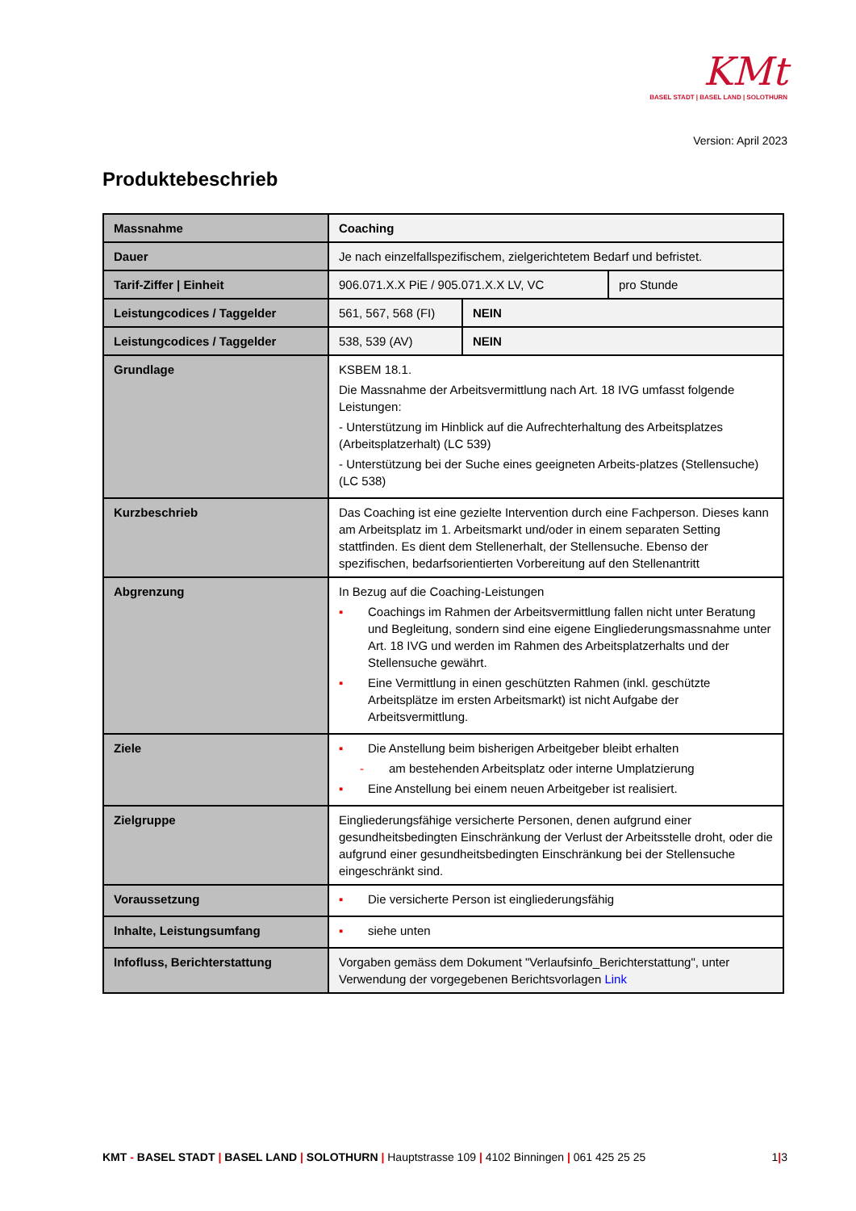KMt
BASEL STADT | BASEL LAND | SOLOTHURN
Version: April 2023
Produktebeschrieb
| Massnahme | Coaching | | |
| Dauer | Je nach einzelfallspezifischem, zielgerichtetem Bedarf und befristet. | | |
| Tarif-Ziffer / Einheit | 906.071.X.X PiE / 905.071.X.X LV, VC | | pro Stunde |
| Leistungcodices / Taggelder | 561, 567, 568 (FI) | NEIN | |
| Leistungcodices / Taggelder | 538, 539 (AV) | NEIN | |
| Grundlage | KSBEM 18.1. Die Massnahme der Arbeitsvermittlung nach Art. 18 IVG umfasst folgende Leistungen: - Unterstützung im Hinblick auf die Aufrechterhaltung des Arbeitsplatzes (Arbeitsplatzerhalt) (LC 539) - Unterstützung bei der Suche eines geeigneten Arbeits-platzes (Stellensuche) (LC 538) | | |
| Kurzbeschrieb | Das Coaching ist eine gezielte Intervention durch eine Fachperson. Dieses kann am Arbeitsplatz im 1. Arbeitsmarkt und/oder in einem separaten Setting stattfinden. Es dient dem Stellenerhalt, der Stellensuche. Ebenso der spezifischen, bedarfsorientierten Vorbereitung auf den Stellenantritt | | |
| Abgrenzung | In Bezug auf die Coaching-Leistungen ▪ Coachings im Rahmen der Arbeitsvermittlung fallen nicht unter Beratung und Begleitung, sondern sind eine eigene Eingliederungsmassnahme unter Art. 18 IVG und werden im Rahmen des Arbeitsplatzerhalts und der Stellensuche gewährt. ▪ Eine Vermittlung in einen geschützten Rahmen (inkl. geschützte Arbeitsplätze im ersten Arbeitsmarkt) ist nicht Aufgabe der Arbeitsvermittlung. | | |
| Ziele | ▪ Die Anstellung beim bisherigen Arbeitgeber bleibt erhalten - am bestehenden Arbeitsplatz oder interne Umplatzierung ▪ Eine Anstellung bei einem neuen Arbeitgeber ist realisiert. | | |
| Zielgruppe | Eingliederungsfähige versicherte Personen, denen aufgrund einer gesundheitsbedingten Einschränkung der Verlust der Arbeitsstelle droht, oder die aufgrund einer gesundheitsbedingten Einschränkung bei der Stellensuche eingeschränkt sind. | | |
| Voraussetzung | ▪ Die versicherte Person ist eingliederungsfähig | | |
| Inhalte, Leistungsumfang | ▪ siehe unten | | |
| Infofluss, Berichterstattung | Vorgaben gemäss dem Dokument "Verlaufsinfo_Berichterstattung", unter Verwendung der vorgegebenen Berichtsvorlagen Link | | |
KMT - BASEL STADT | BASEL LAND | SOLOTHURN | Hauptstrasse 109 | 4102 Binningen | 061 425 25 25
1|3